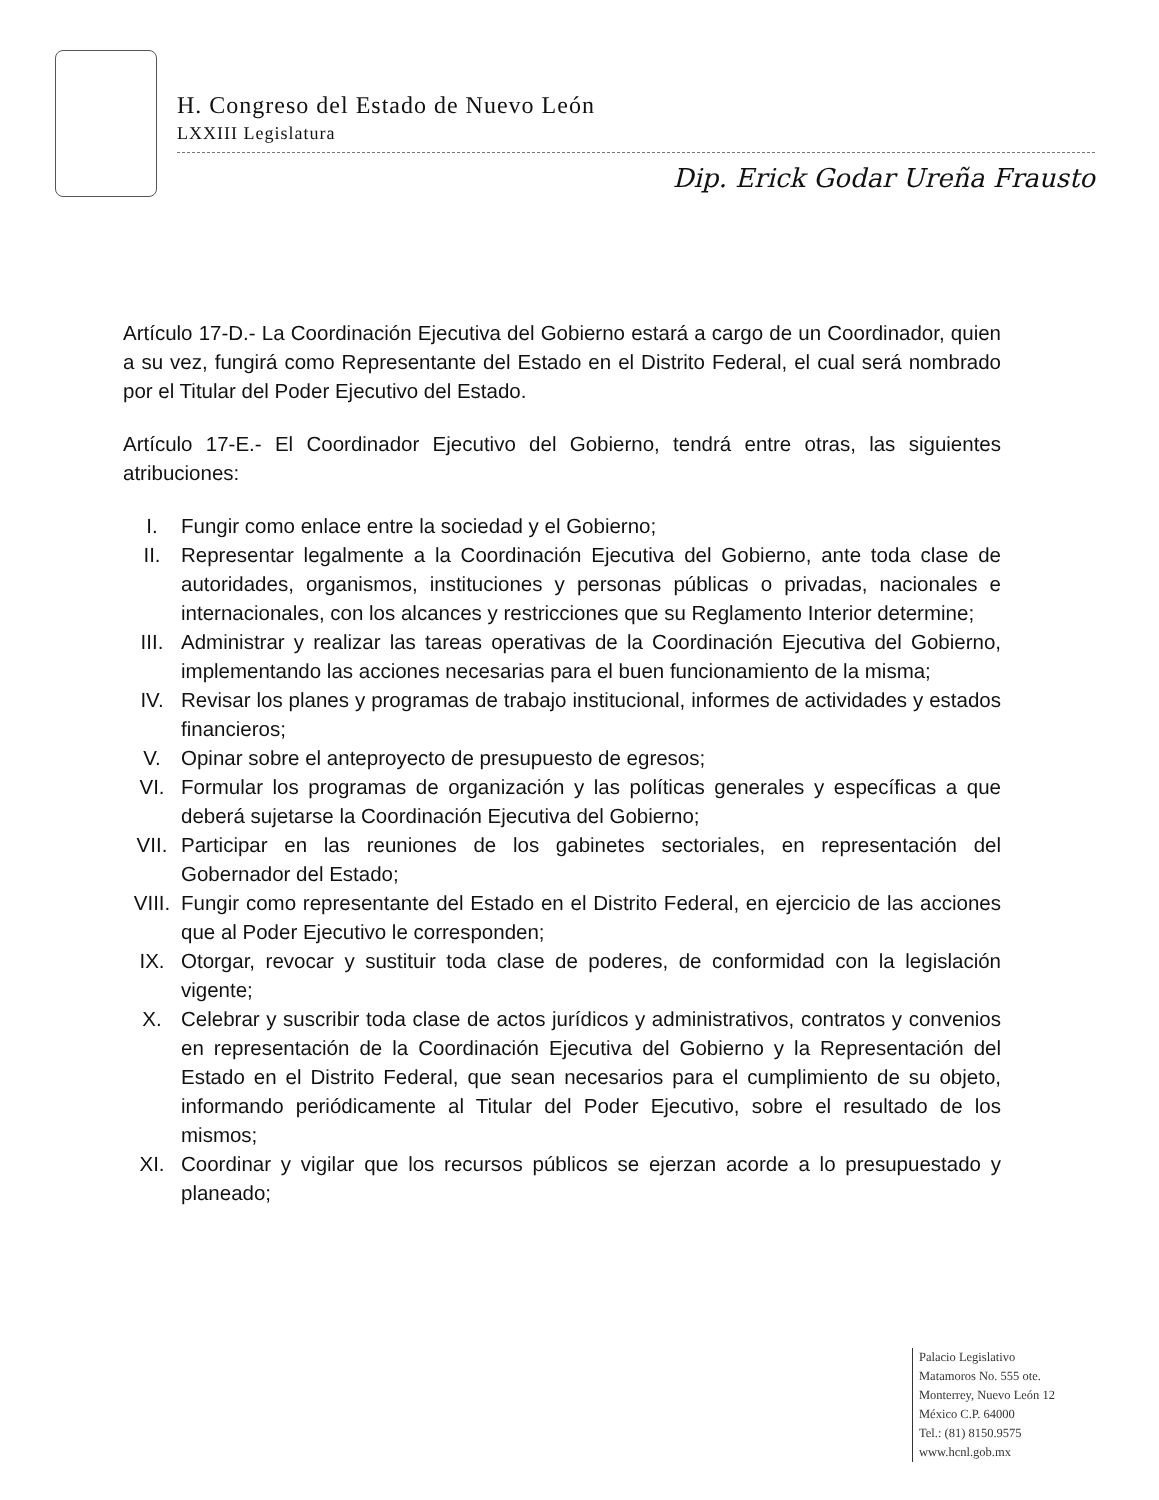H. Congreso del Estado de Nuevo León
LXXIII Legislatura
Dip. Erick Godar Ureña Frausto
Artículo 17-D.- La Coordinación Ejecutiva del Gobierno estará a cargo de un Coordinador, quien a su vez, fungirá como Representante del Estado en el Distrito Federal, el cual será nombrado por el Titular del Poder Ejecutivo del Estado.
Artículo 17-E.- El Coordinador Ejecutivo del Gobierno, tendrá entre otras, las siguientes atribuciones:
I. Fungir como enlace entre la sociedad y el Gobierno;
II. Representar legalmente a la Coordinación Ejecutiva del Gobierno, ante toda clase de autoridades, organismos, instituciones y personas públicas o privadas, nacionales e internacionales, con los alcances y restricciones que su Reglamento Interior determine;
III. Administrar y realizar las tareas operativas de la Coordinación Ejecutiva del Gobierno, implementando las acciones necesarias para el buen funcionamiento de la misma;
IV. Revisar los planes y programas de trabajo institucional, informes de actividades y estados financieros;
V. Opinar sobre el anteproyecto de presupuesto de egresos;
VI. Formular los programas de organización y las políticas generales y específicas a que deberá sujetarse la Coordinación Ejecutiva del Gobierno;
VII. Participar en las reuniones de los gabinetes sectoriales, en representación del Gobernador del Estado;
VIII. Fungir como representante del Estado en el Distrito Federal, en ejercicio de las acciones que al Poder Ejecutivo le corresponden;
IX. Otorgar, revocar y sustituir toda clase de poderes, de conformidad con la legislación vigente;
X. Celebrar y suscribir toda clase de actos jurídicos y administrativos, contratos y convenios en representación de la Coordinación Ejecutiva del Gobierno y la Representación del Estado en el Distrito Federal, que sean necesarios para el cumplimiento de su objeto, informando periódicamente al Titular del Poder Ejecutivo, sobre el resultado de los mismos;
XI. Coordinar y vigilar que los recursos públicos se ejerzan acorde a lo presupuestado y planeado;
Palacio Legislativo
Matamoros No. 555 ote.
Monterrey, Nuevo León 12
México C.P. 64000
Tel.: (81) 8150.9575
www.hcnl.gob.mx